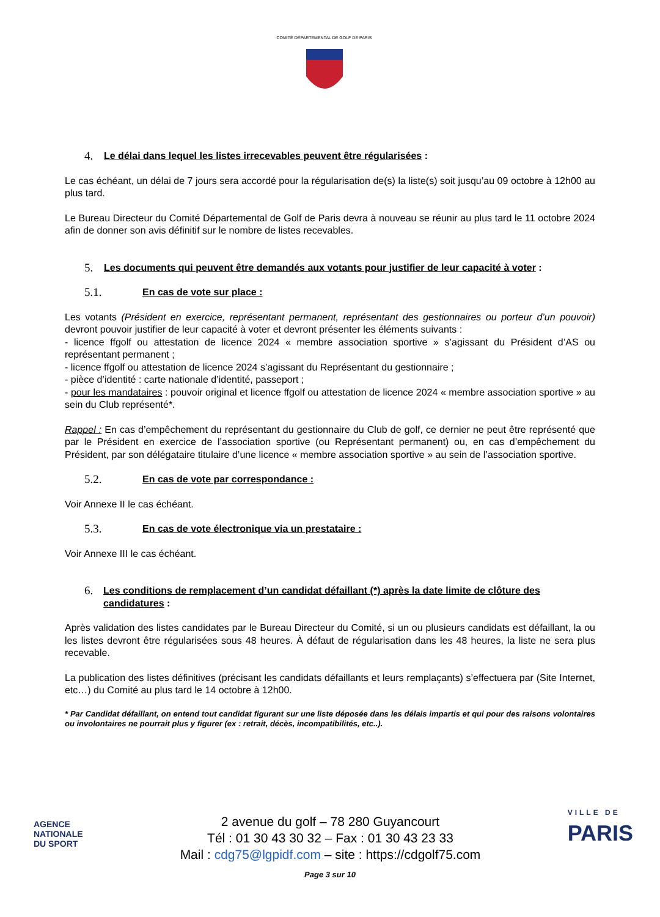COMITÉ DÉPARTEMENTAL DE GOLF DE PARIS
4. Le délai dans lequel les listes irrecevables peuvent être régularisées :
Le cas échéant, un délai de 7 jours sera accordé pour la régularisation de(s) la liste(s) soit jusqu’au 09 octobre à 12h00 au plus tard.
Le Bureau Directeur du Comité Départemental de Golf de Paris devra à nouveau se réunir au plus tard le 11 octobre 2024 afin de donner son avis définitif sur le nombre de listes recevables.
5. Les documents qui peuvent être demandés aux votants pour justifier de leur capacité à voter :
5.1. En cas de vote sur place :
Les votants (Président en exercice, représentant permanent, représentant des gestionnaires ou porteur d’un pouvoir) devront pouvoir justifier de leur capacité à voter et devront présenter les éléments suivants :
- licence ffgolf ou attestation de licence 2024 « membre association sportive » s’agissant du Président d’AS ou représentant permanent ;
- licence ffgolf ou attestation de licence 2024 s’agissant du Représentant du gestionnaire ;
- pièce d’identité : carte nationale d’identité, passeport ;
- pour les mandataires : pouvoir original et licence ffgolf ou attestation de licence 2024 « membre association sportive » au sein du Club représenté*.
Rappel : En cas d’empêchement du représentant du gestionnaire du Club de golf, ce dernier ne peut être représenté que par le Président en exercice de l’association sportive (ou Représentant permanent) ou, en cas d’empêchement du Président, par son délégataire titulaire d’une licence « membre association sportive » au sein de l’association sportive.
5.2. En cas de vote par correspondance :
Voir Annexe II le cas échéant.
5.3. En cas de vote électronique via un prestataire :
Voir Annexe III le cas échéant.
6. Les conditions de remplacement d’un candidat défaillant (*) après la date limite de clôture des candidatures :
Après validation des listes candidates par le Bureau Directeur du Comité, si un ou plusieurs candidats est défaillant, la ou les listes devront être régularisées sous 48 heures. À défaut de régularisation dans les 48 heures, la liste ne sera plus recevable.
La publication des listes définitives (précisant les candidats défaillants et leurs remplaçants) s’effectuera par (Site Internet, etc…) du Comité au plus tard le 14 octobre à 12h00.
* Par Candidat défaillant, on entend tout candidat figurant sur une liste déposée dans les délais impartis et qui pour des raisons volontaires ou involontaires ne pourrait plus y figurer (ex : retrait, décès, incompatibilités, etc..).
AGENCE
NATIONALE
DU SPORT
VILLE DE
PARIS
2 avenue du golf – 78 280 Guyancourt
Tél : 01 30 43 30 32 – Fax : 01 30 43 23 33
Mail : cdg75@lgpidf.com – site : https://cdgolf75.com
Page 3 sur 10